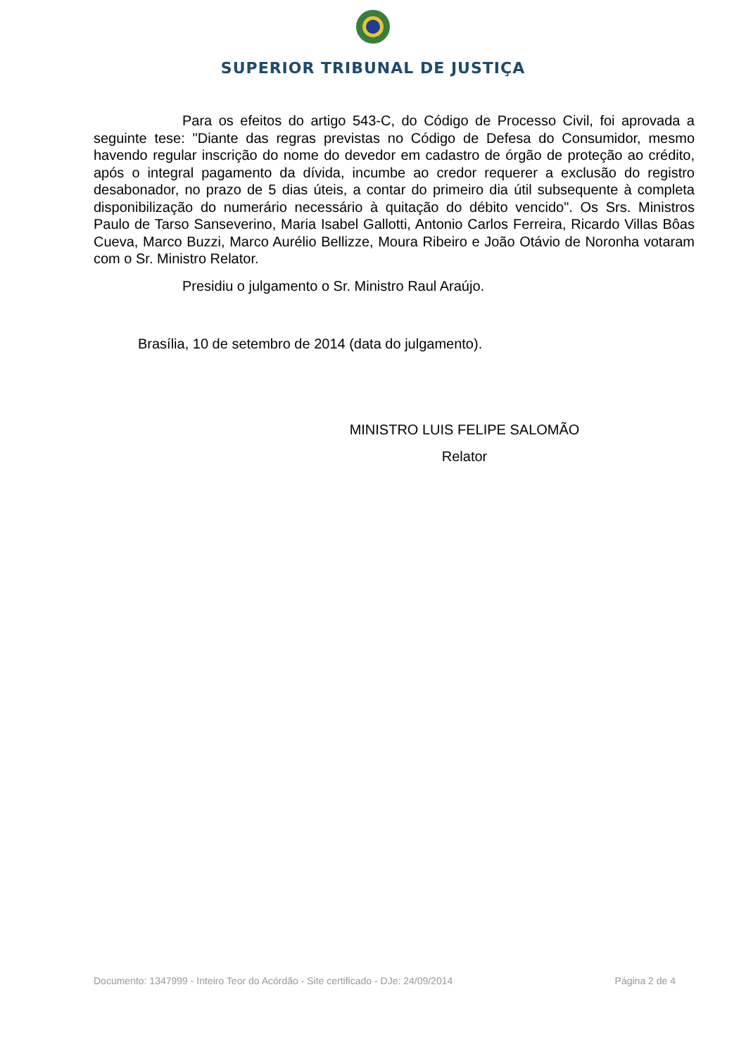SUPERIOR TRIBUNAL DE JUSTIÇA
Para os efeitos do artigo 543-C, do Código de Processo Civil, foi aprovada a seguinte tese: "Diante das regras previstas no Código de Defesa do Consumidor, mesmo havendo regular inscrição do nome do devedor em cadastro de órgão de proteção ao crédito, após o integral pagamento da dívida, incumbe ao credor requerer a exclusão do registro desabonador, no prazo de 5 dias úteis, a contar do primeiro dia útil subsequente à completa disponibilização do numerário necessário à quitação do débito vencido". Os Srs. Ministros Paulo de Tarso Sanseverino, Maria Isabel Gallotti, Antonio Carlos Ferreira, Ricardo Villas Bôas Cueva, Marco Buzzi, Marco Aurélio Bellizze, Moura Ribeiro e João Otávio de Noronha votaram com o Sr. Ministro Relator.
Presidiu o julgamento o Sr. Ministro Raul Araújo.
Brasília, 10 de setembro de 2014 (data do julgamento).
MINISTRO LUIS FELIPE SALOMÃO
Relator
Documento: 1347999 - Inteiro Teor do Acórdão - Site certificado - DJe: 24/09/2014 Página 2 de 4